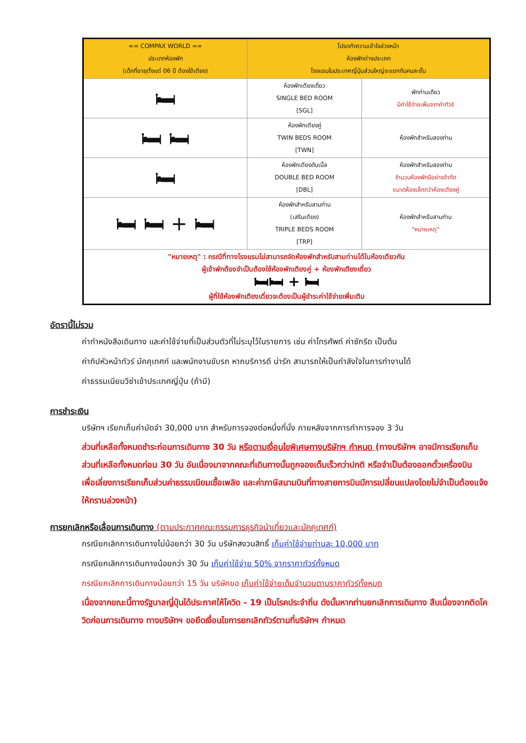| == COMPAX WORLD == ประเภทห้องพัก (เด็กที่อายุตั้งแต่ 06 ปี ต้องใช้เตียง) | โปรดทำความเข้าใจล่วงหน้า ห้องพักต่างประเภท โรงแรมในประเทศญี่ปุ่นส่วนใหญ่จะแยกกันคนละชั้น | |
| --- | --- | --- |
| 🛏 | ห้องพักเตียงเดี่ยว SINGLE BED ROOM [SGL] | พักท่านเดียว มีค่าใช้จ่ายเพิ่มจากค่าทัวร์ |
| 🛏 🛏 | ห้องพักเตียงคู่ TWIN BEDS ROOM [TWN] | ห้องพักสำหรับสองท่าน |
| 🛏 | ห้องพักเตียงดับเบิ้ล DOUBLE BED ROOM [DBL] | ห้องพักสำหรับสองท่าน จำนวนห้องพักมีอย่างจำกัด ขนาดห้องเล็กกว่าห้องเตียงคู่ |
| 🛏 🛏 + 🛏 | ห้องพักสำหรับสามท่าน (เสริมเตียง) TRIPLE BEDS ROOM [TRP] | ห้องพักสำหรับสามท่าน "หมายเหตุ" |
| "หมายเหตุ" : กรณีที่ทางโรงแรมไม่สามารถจัดห้องพักสำหรับสามท่านได้ในห้องเดียวกัน ผู้เข้าพักต้องจำเป็นต้องใช้ห้องพักเตียงคู่ + ห้องพักเตียงเดี่ยว 🛏🛏 + 🛏 ผู้ที่ใช้ห้องพักเตียงเดี่ยวจะต้องเป็นผู้ชำระค่าใช้จ่ายเพิ่มเติม | | |
อัตรานี้ไม่รวม
ค่าทำหนังสือเดินทาง และค่าใช้จ่ายที่เป็นส่วนตัวที่ไม่ระบุไว้ในรายการ เช่น ค่าโทรศัพท์ ค่าซักรีด เป็นต้น
ค่าทิปหัวหน้าทัวร์ มัคคุเทศก์ และพนักงานขับรถ หากบริการดี น่ารัก สามารถให้เป็นกำลังใจในการทำงานได้
ค่าธรรมเนียมวีซ่าเข้าประเทศญี่ปุ่น (ถ้ามี)
การชำระเงิน
บริษัทฯ เรียกเก็บค่ามัดจำ 30,000 บาท สำหรับการจองต่อหนึ่งที่นั่ง ภายหลังจากการทำการจอง 3 วัน
ส่วนที่เหลือทั้งหมดชำระก่อนการเดินทาง 30 วัน หรือตามเงื่อนไขพิเศษทางบริษัทฯ กำหนด (ทางบริษัทฯ อาจมีการเรียกเก็บส่วนที่เหลือทั้งหมดก่อน 30 วัน อันเนื่องมาจากคณะที่เดินทางนั้นถูกจองเต็มเร็วกว่าปกติ หรือจำเป็นต้องออกตั๋วเครื่องบิน เพื่อเลี่ยงการเรียกเก็บส่วนค่าธรรมเนียมเชื้อเพลิง และค่าภาษีสนามบินที่ทางสายการบินมีการเปลี่ยนแปลงโดยไม่จำเป็นต้องแจ้งให้ทราบล่วงหน้า)
การยกเลิกหรือเลื่อนการเดินทาง (ตามประกาศคณะกรรมการธุรกิจนำเที่ยวและมัคคุเทศก์)
กรณียกเลิกการเดินทางไม่น้อยกว่า 30 วัน บริษัทสงวนสิทธิ์ เก็บค่าใช้จ่ายท่านละ 10,000 บาท
กรณียกเลิกการเดินทางน้อยกว่า 30 วัน เก็บค่าใช้จ่าย 50% จากราคาทัวร์ทั้งหมด
กรณียกเลิกการเดินทางน้อยกว่า 15 วัน บริษัทขอ เก็บค่าใช้จ่ายเต็มจำนวนตามราคาทัวร์ทั้งหมด
เนื่องจากขณะนี้ทางรัฐบาลญี่ปุ่นได้ประกาศให้โควิด - 19 เป็นโรคประจำถิ่น ดังนั้นหากท่านยกเลิกการเดินทาง สืบเนื่องจากติดโควิดก่อนการเดินทาง ทางบริษัทฯ ขอยึดเงื่อนไขการยกเลิกทัวร์ตามที่บริษัทฯ กำหนด